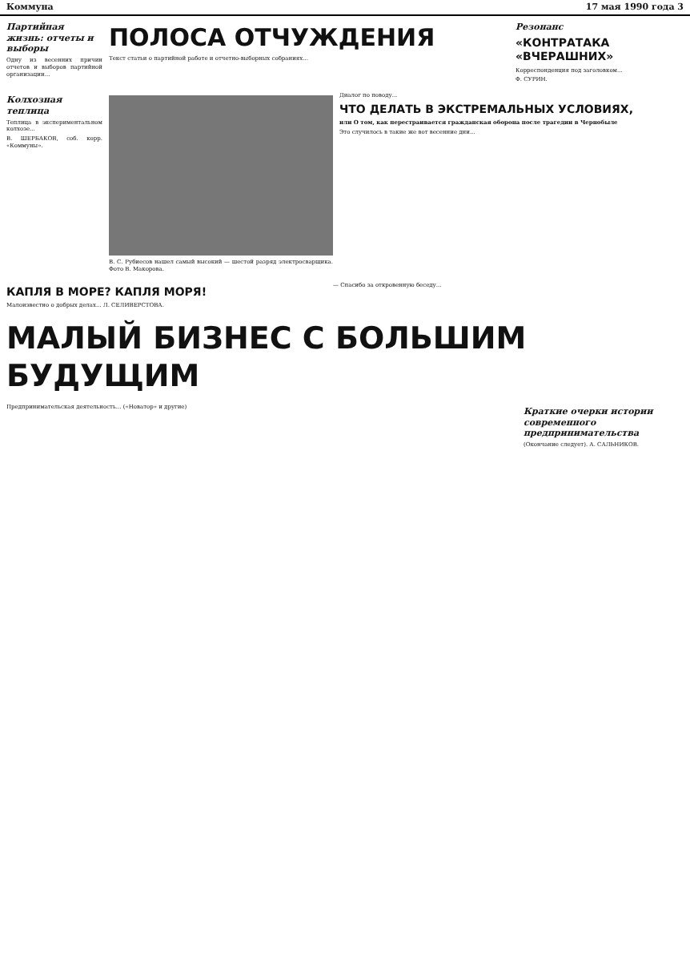Коммуна 17 мая 1990 года 3
Партийная жизнь: отчеты и выборы
Одну из весенних причин отчетов и выборов партийной организации...
ПОЛОСА ОТЧУЖДЕНИЯ
Текст статьи о партийной работе и отчетно-выборных собраниях...
Резонанс
«КОНТРАТАКА «ВЧЕРАШНИХ»
Корреспонденция под заголовком...
Ф. СУРИН.
Колхозная теплица
Теплица в экспериментальном колхозе...
В. ШЕРБАКОВ, соб. корр. «Коммуны».
В. С. Рубиесов нашел самый высокий — шестой разряд электросварщика. Фото В. Макорова.
Диалог по поводу...
ЧТО ДЕЛАТЬ В ЭКСТРЕМАЛЬНЫХ УСЛОВИЯХ,
или О том, как перестраивается гражданская оборона после трагедии в Чернобыле
Это случилось в такие же вот весенние дни...
КАПЛЯ В МОРЕ? КАПЛЯ МОРЯ!
Малоизвестно о добрых делах... Л. СЕЛИВЕРСТОВА.
— Спасибо за откровенную беседу...
МАЛЫЙ БИЗНЕС С БОЛЬШИМ БУДУЩИМ
Предпринимательская деятельность... («Новатор» и другие)
Краткие очерки истории современного предпринимательства
(Окончание следует). А. САЛЬНИКОВ.